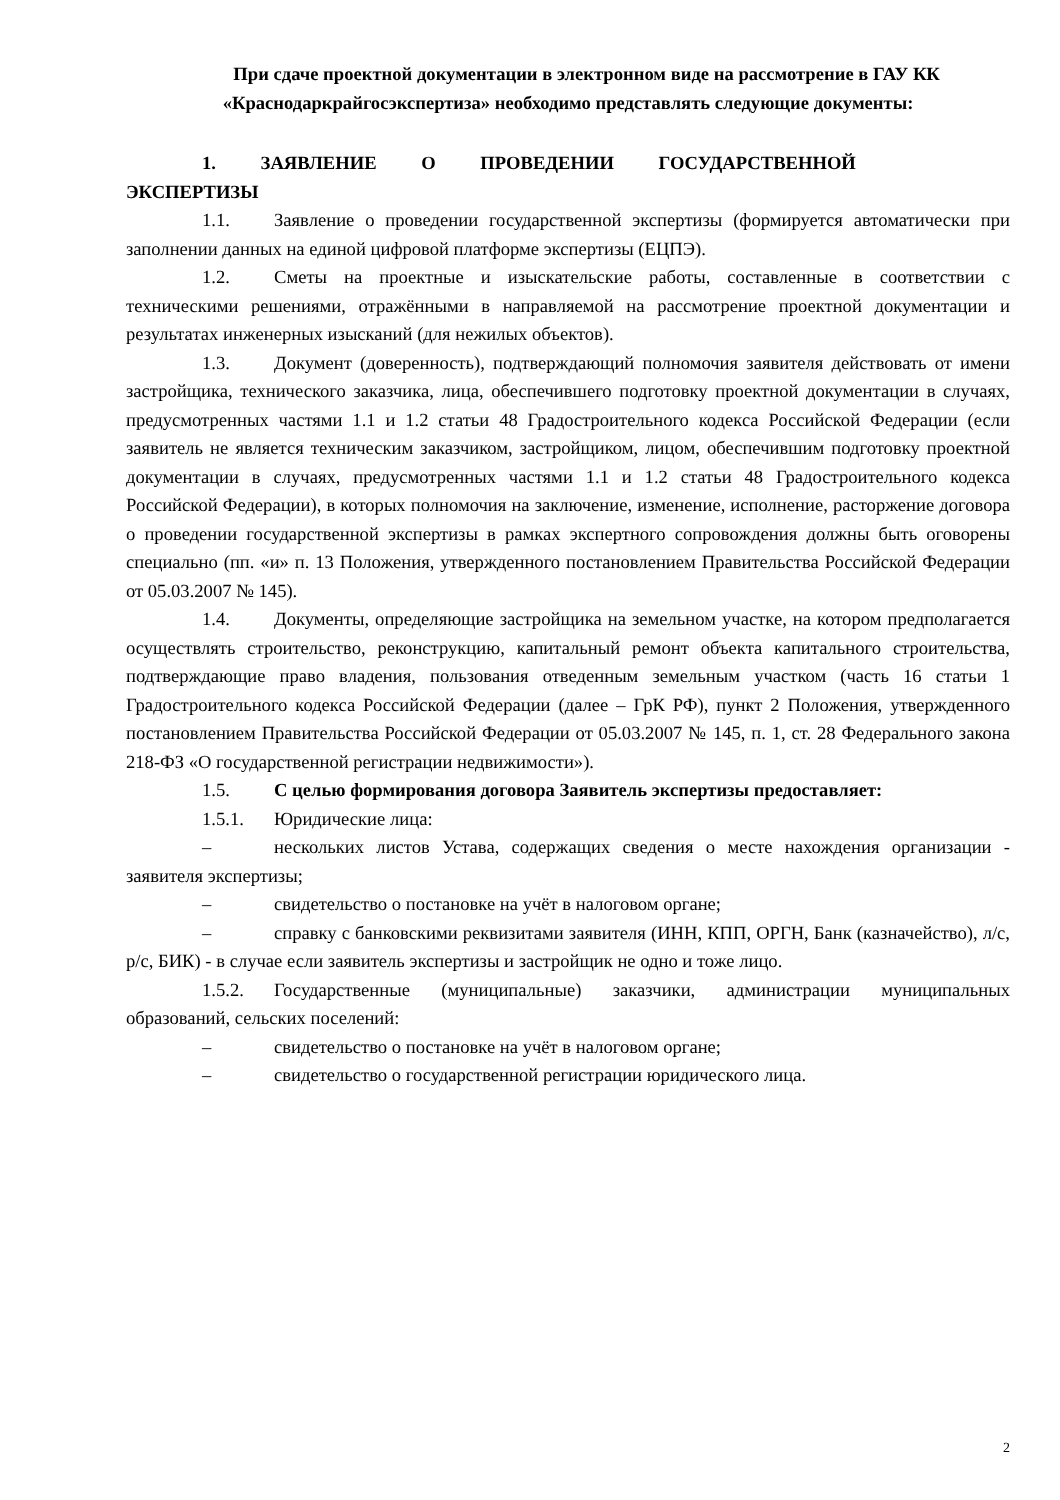При сдаче проектной документации в электронном виде на рассмотрение в ГАУ КК «Краснодаркрайгосэкспертиза» необходимо представлять следующие документы:
1. ЗАЯВЛЕНИЕ О ПРОВЕДЕНИИ ГОСУДАРСТВЕННОЙ
ЭКСПЕРТИЗЫ
1.1. Заявление о проведении государственной экспертизы (формируется автоматически при заполнении данных на единой цифровой платформе экспертизы (ЕЦПЭ).
1.2. Сметы на проектные и изыскательские работы, составленные в соответствии с техническими решениями, отражёнными в направляемой на рассмотрение проектной документации и результатах инженерных изысканий (для нежилых объектов).
1.3. Документ (доверенность), подтверждающий полномочия заявителя действовать от имени застройщика, технического заказчика, лица, обеспечившего подготовку проектной документации в случаях, предусмотренных частями 1.1 и 1.2 статьи 48 Градостроительного кодекса Российской Федерации (если заявитель не является техническим заказчиком, застройщиком, лицом, обеспечившим подготовку проектной документации в случаях, предусмотренных частями 1.1 и 1.2 статьи 48 Градостроительного кодекса Российской Федерации), в которых полномочия на заключение, изменение, исполнение, расторжение договора о проведении государственной экспертизы в рамках экспертного сопровождения должны быть оговорены специально (пп. «и» п. 13 Положения, утвержденного постановлением Правительства Российской Федерации от 05.03.2007 № 145).
1.4. Документы, определяющие застройщика на земельном участке, на котором предполагается осуществлять строительство, реконструкцию, капитальный ремонт объекта капитального строительства, подтверждающие право владения, пользования отведенным земельным участком (часть 16 статьи 1 Градостроительного кодекса Российской Федерации (далее – ГрК РФ), пункт 2 Положения, утвержденного постановлением Правительства Российской Федерации от 05.03.2007 № 145, п. 1, ст. 28 Федерального закона 218-ФЗ «О государственной регистрации недвижимости»).
1.5. С целью формирования договора Заявитель экспертизы предоставляет:
1.5.1. Юридические лица:
– нескольких листов Устава, содержащих сведения о месте нахождения организации - заявителя экспертизы;
– свидетельство о постановке на учёт в налоговом органе;
– справку с банковскими реквизитами заявителя (ИНН, КПП, ОРГН, Банк (казначейство), л/с, р/с, БИК) - в случае если заявитель экспертизы и застройщик не одно и тоже лицо.
1.5.2. Государственные (муниципальные) заказчики, администрации муниципальных образований, сельских поселений:
– свидетельство о постановке на учёт в налоговом органе;
– свидетельство о государственной регистрации юридического лица.
2